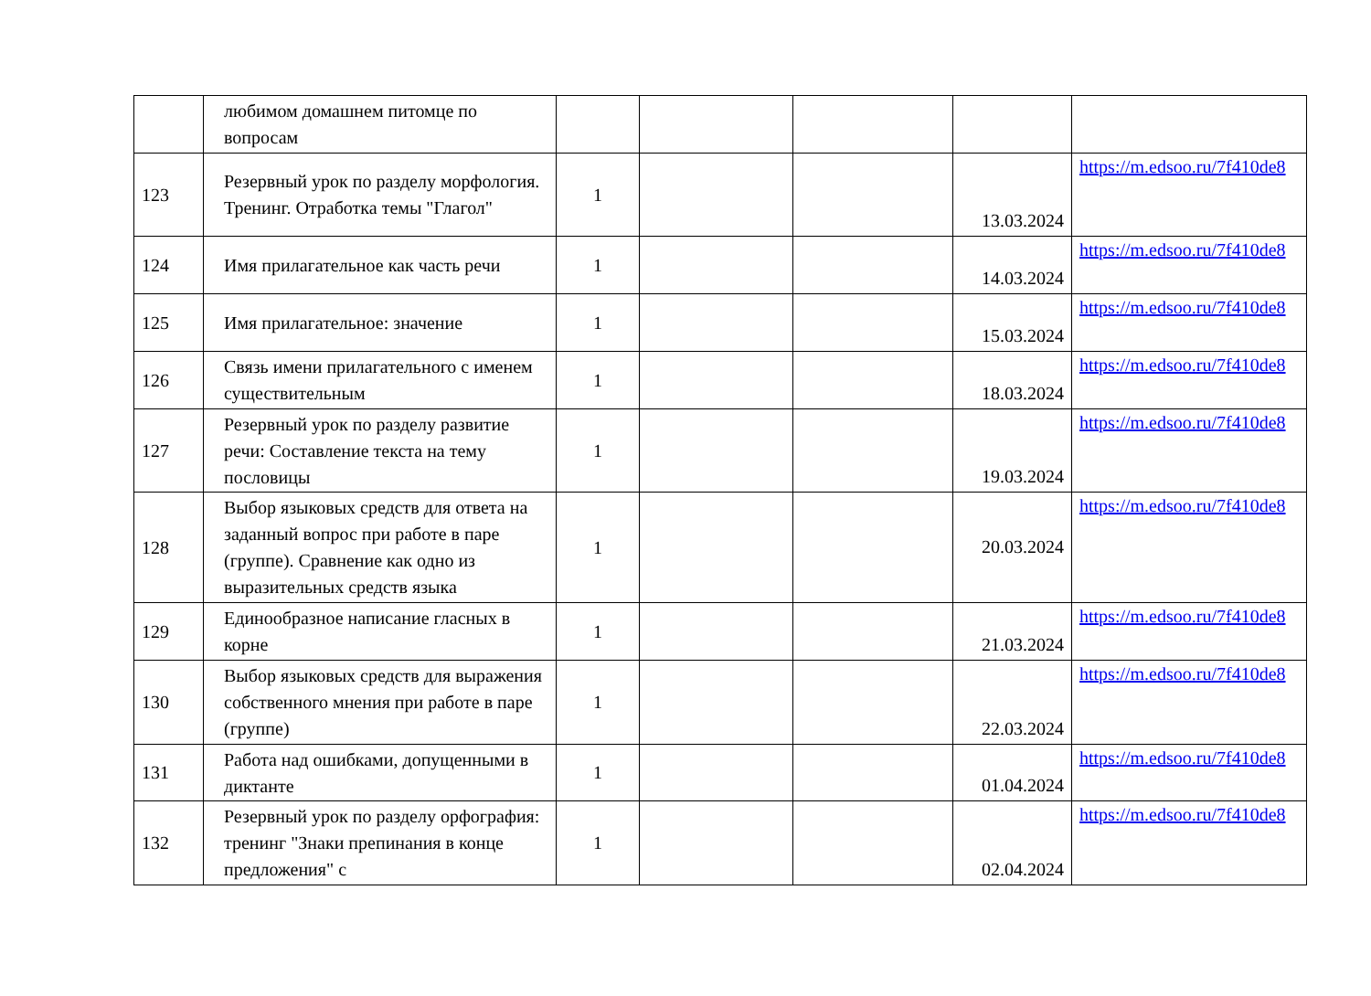| | любимом домашнем питомце по вопросам | | | | | |
| 123 | Резервный урок по разделу морфология. Тренинг. Отработка темы "Глагол" | 1 | | | 13.03.2024 | https://m.edsoo.ru/7f410de8 |
| 124 | Имя прилагательное как часть речи | 1 | | | 14.03.2024 | https://m.edsoo.ru/7f410de8 |
| 125 | Имя прилагательное: значение | 1 | | | 15.03.2024 | https://m.edsoo.ru/7f410de8 |
| 126 | Связь имени прилагательного с именем существительным | 1 | | | 18.03.2024 | https://m.edsoo.ru/7f410de8 |
| 127 | Резервный урок по разделу развитие речи: Составление текста на тему пословицы | 1 | | | 19.03.2024 | https://m.edsoo.ru/7f410de8 |
| 128 | Выбор языковых средств для ответа на заданный вопрос при работе в паре (группе). Сравнение как одно из выразительных средств языка | 1 | | | 20.03.2024 | https://m.edsoo.ru/7f410de8 |
| 129 | Единообразное написание гласных в корне | 1 | | | 21.03.2024 | https://m.edsoo.ru/7f410de8 |
| 130 | Выбор языковых средств для выражения собственного мнения при работе в паре (группе) | 1 | | | 22.03.2024 | https://m.edsoo.ru/7f410de8 |
| 131 | Работа над ошибками, допущенными в диктанте | 1 | | | 01.04.2024 | https://m.edsoo.ru/7f410de8 |
| 132 | Резервный урок по разделу орфография: тренинг "Знаки препинания в конце предложения" с | 1 | | | 02.04.2024 | https://m.edsoo.ru/7f410de8 |